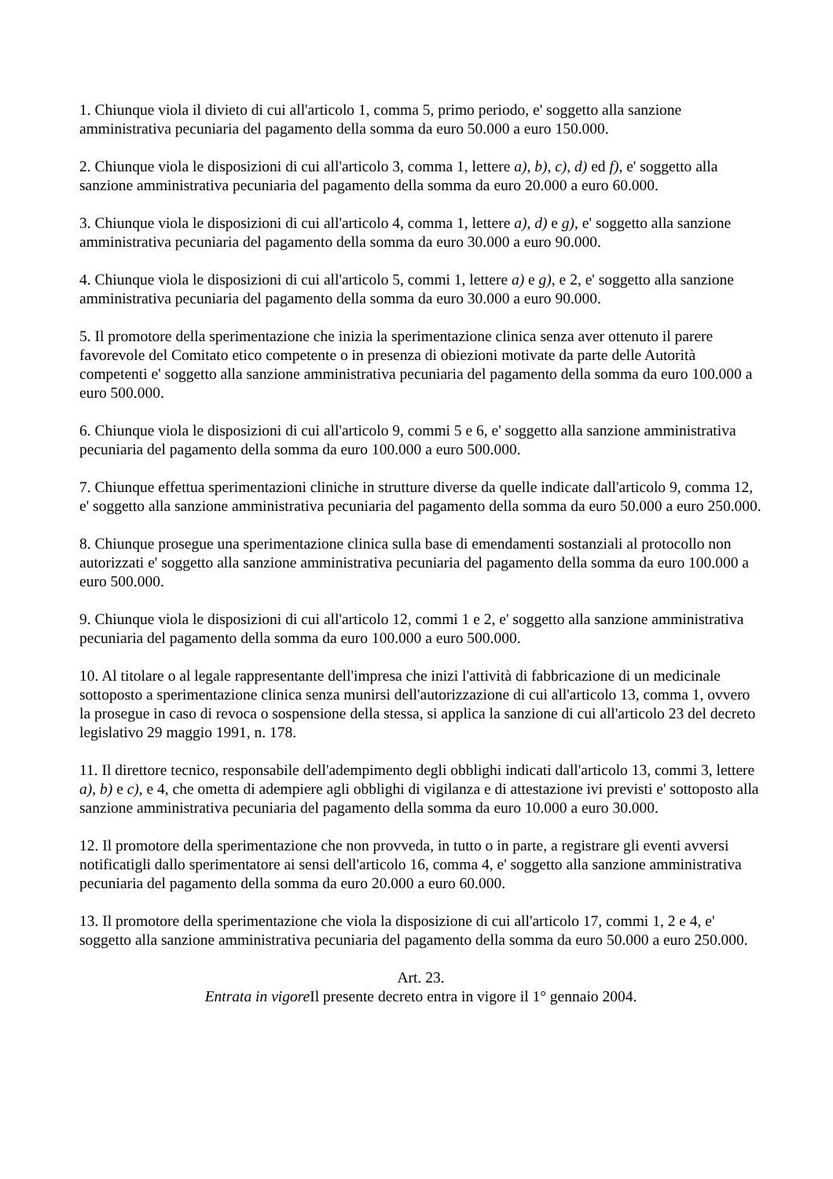1. Chiunque viola il divieto di cui all'articolo 1, comma 5, primo periodo, e' soggetto alla sanzione amministrativa pecuniaria del pagamento della somma da euro 50.000 a euro 150.000.
2. Chiunque viola le disposizioni di cui all'articolo 3, comma 1, lettere a), b), c), d) ed f), e' soggetto alla sanzione amministrativa pecuniaria del pagamento della somma da euro 20.000 a euro 60.000.
3. Chiunque viola le disposizioni di cui all'articolo 4, comma 1, lettere a), d) e g), e' soggetto alla sanzione amministrativa pecuniaria del pagamento della somma da euro 30.000 a euro 90.000.
4. Chiunque viola le disposizioni di cui all'articolo 5, commi 1, lettere a) e g), e 2, e' soggetto alla sanzione amministrativa pecuniaria del pagamento della somma da euro 30.000 a euro 90.000.
5. Il promotore della sperimentazione che inizia la sperimentazione clinica senza aver ottenuto il parere favorevole del Comitato etico competente o in presenza di obiezioni motivate da parte delle Autorità competenti e' soggetto alla sanzione amministrativa pecuniaria del pagamento della somma da euro 100.000 a euro 500.000.
6. Chiunque viola le disposizioni di cui all'articolo 9, commi 5 e 6, e' soggetto alla sanzione amministrativa pecuniaria del pagamento della somma da euro 100.000 a euro 500.000.
7. Chiunque effettua sperimentazioni cliniche in strutture diverse da quelle indicate dall'articolo 9, comma 12, e' soggetto alla sanzione amministrativa pecuniaria del pagamento della somma da euro 50.000 a euro 250.000.
8. Chiunque prosegue una sperimentazione clinica sulla base di emendamenti sostanziali al protocollo non autorizzati e' soggetto alla sanzione amministrativa pecuniaria del pagamento della somma da euro 100.000 a euro 500.000.
9. Chiunque viola le disposizioni di cui all'articolo 12, commi 1 e 2, e' soggetto alla sanzione amministrativa pecuniaria del pagamento della somma da euro 100.000 a euro 500.000.
10. Al titolare o al legale rappresentante dell'impresa che inizi l'attività di fabbricazione di un medicinale sottoposto a sperimentazione clinica senza munirsi dell'autorizzazione di cui all'articolo 13, comma 1, ovvero la prosegue in caso di revoca o sospensione della stessa, si applica la sanzione di cui all'articolo 23 del decreto legislativo 29 maggio 1991, n. 178.
11. Il direttore tecnico, responsabile dell'adempimento degli obblighi indicati dall'articolo 13, commi 3, lettere a), b) e c), e 4, che ometta di adempiere agli obblighi di vigilanza e di attestazione ivi previsti e' sottoposto alla sanzione amministrativa pecuniaria del pagamento della somma da euro 10.000 a euro 30.000.
12. Il promotore della sperimentazione che non provveda, in tutto o in parte, a registrare gli eventi avversi notificatigli dallo sperimentatore ai sensi dell'articolo 16, comma 4, e' soggetto alla sanzione amministrativa pecuniaria del pagamento della somma da euro 20.000 a euro 60.000.
13. Il promotore della sperimentazione che viola la disposizione di cui all'articolo 17, commi 1, 2 e 4, e' soggetto alla sanzione amministrativa pecuniaria del pagamento della somma da euro 50.000 a euro 250.000.
Art. 23.
Entrata in vigore Il presente decreto entra in vigore il 1° gennaio 2004.